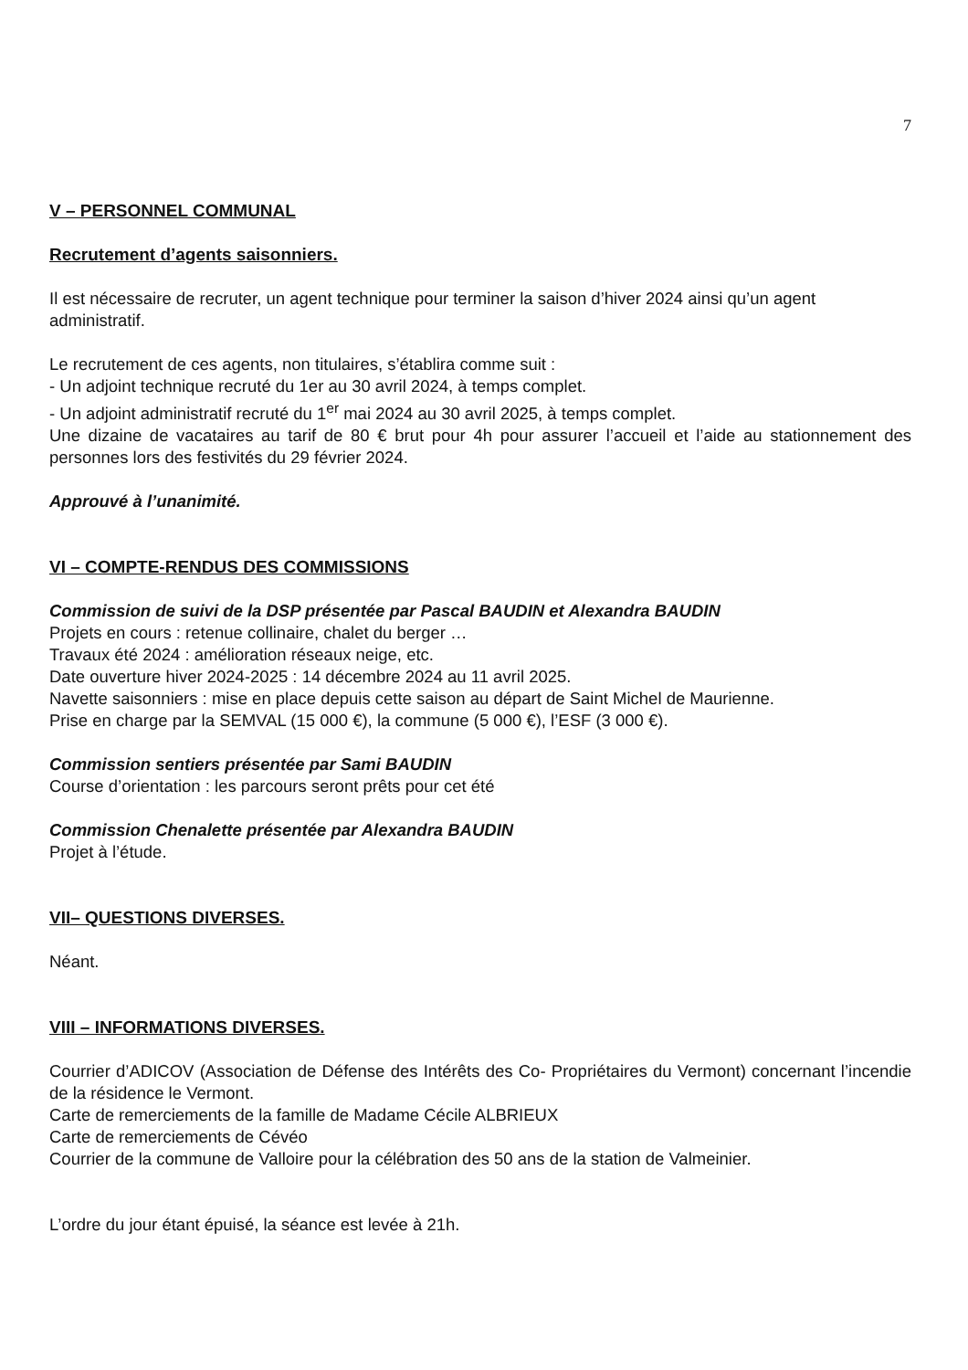7
V – PERSONNEL COMMUNAL
Recrutement d’agents saisonniers.
Il est nécessaire de recruter, un agent technique pour terminer la saison d’hiver 2024 ainsi qu’un agent administratif.
Le recrutement de ces agents, non titulaires, s’établira comme suit :
- Un adjoint technique recruté du 1er au 30 avril 2024, à temps complet.
- Un adjoint administratif recruté du 1<sup>er</sup> mai 2024 au 30 avril 2025, à temps complet.
Une dizaine de vacataires au tarif de 80 € brut pour 4h pour assurer l’accueil et l’aide au stationnement des personnes lors des festivités du 29 février 2024.
Approuvé à l’unanimité.
VI – COMPTE-RENDUS DES COMMISSIONS
Commission de suivi de la DSP présentée par Pascal BAUDIN et Alexandra BAUDIN
Projets en cours : retenue collinaire, chalet du berger …
Travaux été 2024 : amélioration réseaux neige, etc.
Date ouverture hiver 2024-2025 : 14 décembre 2024 au 11 avril 2025.
Navette saisonniers : mise en place depuis cette saison au départ de Saint Michel de Maurienne.
Prise en charge par la SEMVAL (15 000 €), la commune (5 000 €), l’ESF (3 000 €).
Commission sentiers présentée par Sami BAUDIN
Course d’orientation : les parcours seront prêts pour cet été
Commission Chenalette présentée par Alexandra BAUDIN
Projet à l’étude.
VII– QUESTIONS DIVERSES.
Néant.
VIII – INFORMATIONS DIVERSES.
Courrier d’ADICOV (Association de Défense des Intérêts des Co- Propriétaires du Vermont) concernant l’incendie de la résidence le Vermont.
Carte de remerciements de la famille de Madame Cécile ALBRIEUX
Carte de remerciements de Cévéo
Courrier de la commune de Valloire pour la célébration des 50 ans de la station de Valmeinier.
L’ordre du jour étant épuisé, la séance est levée à 21h.